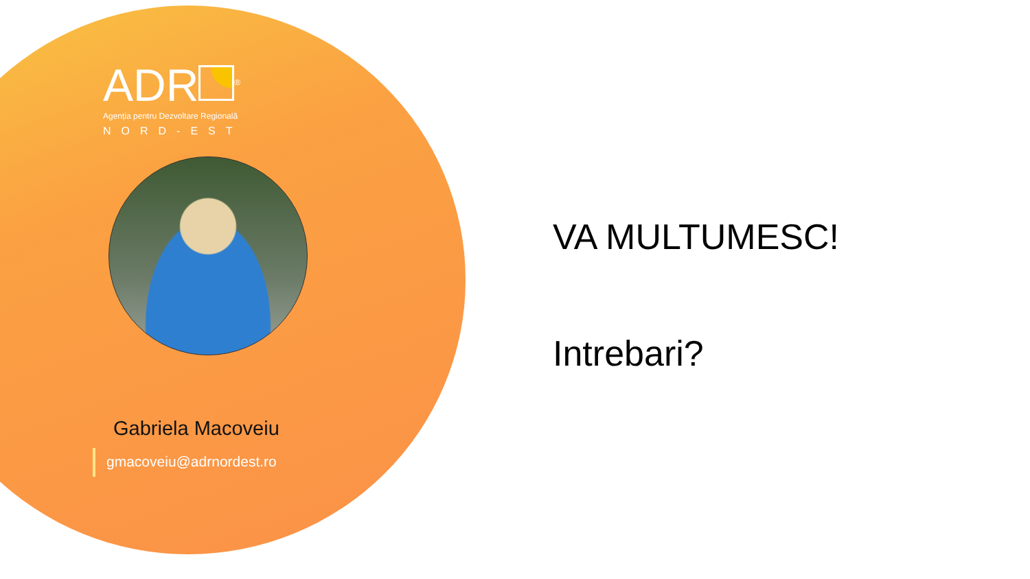ADR<sup>®</sup>
Agenția pentru Dezvoltare Regională
NORD-EST
Gabriela Macoveiu
gmacoveiu@adrnordest.ro
VA MULTUMESC!
Intrebari?